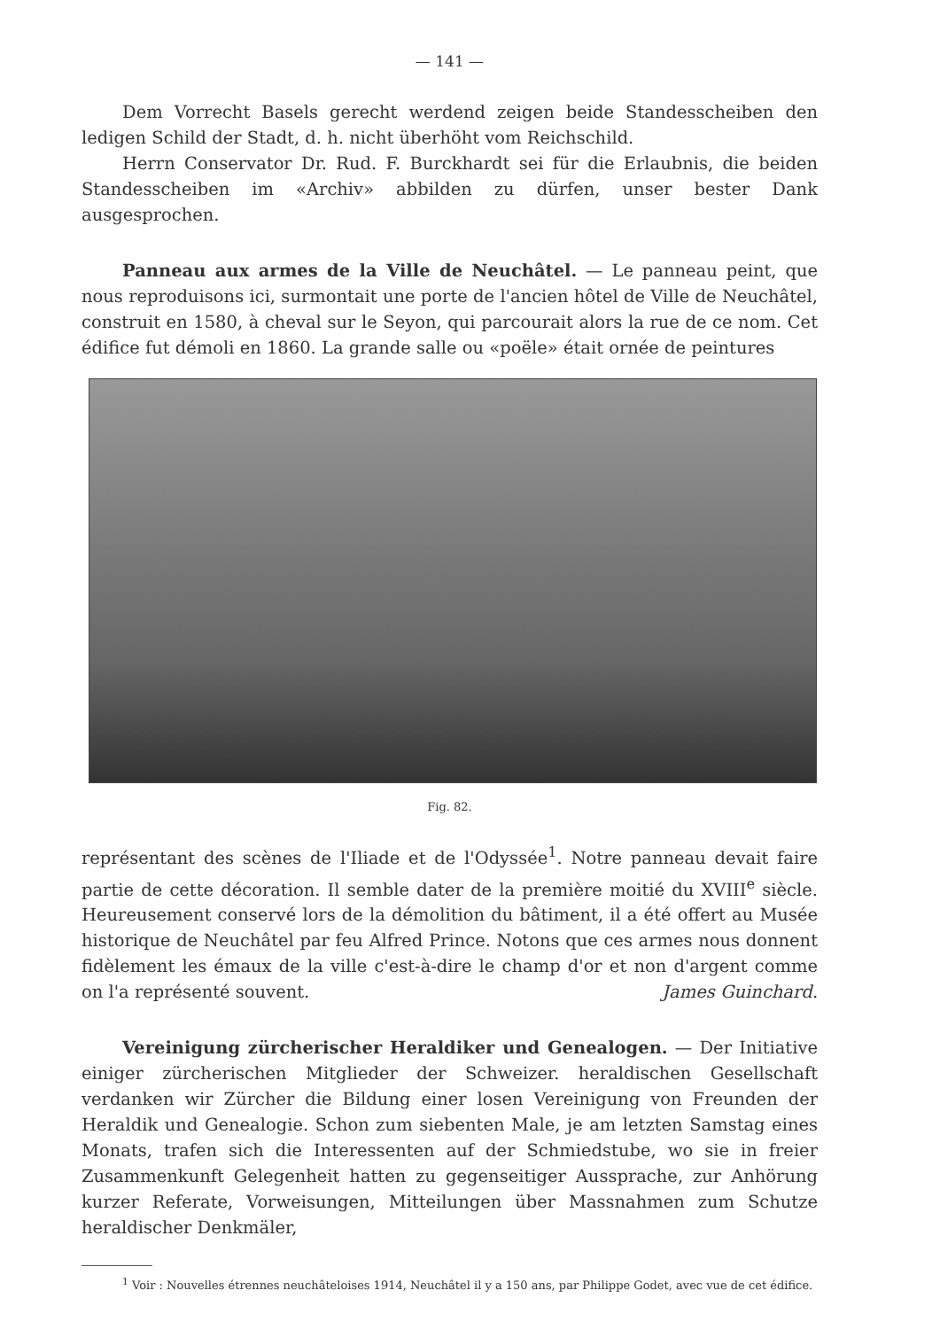— 141 —
Dem Vorrecht Basels gerecht werdend zeigen beide Standesscheiben den ledigen Schild der Stadt, d. h. nicht überhöht vom Reichschild.
Herrn Conservator Dr. Rud. F. Burckhardt sei für die Erlaubnis, die beiden Standesscheiben im «Archiv» abbilden zu dürfen, unser bester Dank ausgesprochen.
Panneau aux armes de la Ville de Neuchâtel. — Le panneau peint, que nous reproduisons ici, surmontait une porte de l'ancien hôtel de Ville de Neuchâtel, construit en 1580, à cheval sur le Seyon, qui parcourait alors la rue de ce nom. Cet édifice fut démoli en 1860. La grande salle ou «poële» était ornée de peintures
Fig. 82.
représentant des scènes de l'Iliade et de l'Odyssée<sup>1</sup>. Notre panneau devait faire partie de cette décoration. Il semble dater de la première moitié du XVIII<sup>e</sup> siècle. Heureusement conservé lors de la démolition du bâtiment, il a été offert au Musée historique de Neuchâtel par feu Alfred Prince. Notons que ces armes nous donnent fidèlement les émaux de la ville c'est-à-dire le champ d'or et non d'argent comme on l'a représenté souvent. James Guinchard.
Vereinigung zürcherischer Heraldiker und Genealogen. — Der Initiative einiger zürcherischen Mitglieder der Schweizer. heraldischen Gesellschaft verdanken wir Zürcher die Bildung einer losen Vereinigung von Freunden der Heraldik und Genealogie. Schon zum siebenten Male, je am letzten Samstag eines Monats, trafen sich die Interessenten auf der Schmiedstube, wo sie in freier Zusammenkunft Gelegenheit hatten zu gegenseitiger Aussprache, zur Anhörung kurzer Referate, Vorweisungen, Mitteilungen über Massnahmen zum Schutze heraldischer Denkmäler,
<sup>1</sup> Voir : Nouvelles étrennes neuchâteloises 1914, Neuchâtel il y a 150 ans, par Philippe Godet, avec vue de cet édifice.